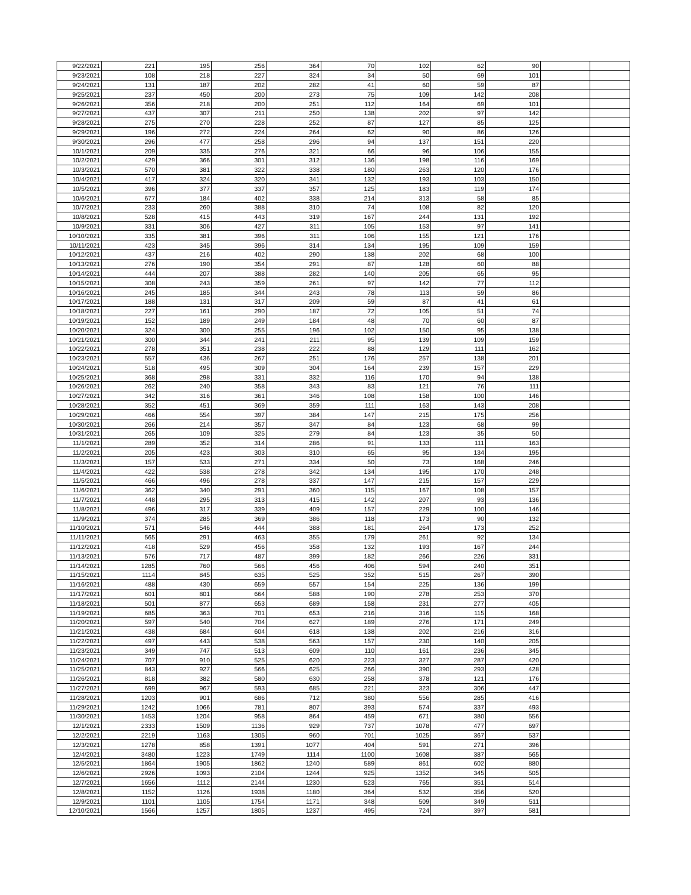| 9/22/2021 | 221 | 195 | 256 | 364 | 70 | 102 | 62 | 90 | | |
| 9/23/2021 | 108 | 218 | 227 | 324 | 34 | 50 | 69 | 101 | | |
| 9/24/2021 | 131 | 187 | 202 | 282 | 41 | 60 | 59 | 87 | | |
| 9/25/2021 | 237 | 450 | 200 | 273 | 75 | 109 | 142 | 208 | | |
| 9/26/2021 | 356 | 218 | 200 | 251 | 112 | 164 | 69 | 101 | | |
| 9/27/2021 | 437 | 307 | 211 | 250 | 138 | 202 | 97 | 142 | | |
| 9/28/2021 | 275 | 270 | 228 | 252 | 87 | 127 | 85 | 125 | | |
| 9/29/2021 | 196 | 272 | 224 | 264 | 62 | 90 | 86 | 126 | | |
| 9/30/2021 | 296 | 477 | 258 | 296 | 94 | 137 | 151 | 220 | | |
| 10/1/2021 | 209 | 335 | 276 | 321 | 66 | 96 | 106 | 155 | | |
| 10/2/2021 | 429 | 366 | 301 | 312 | 136 | 198 | 116 | 169 | | |
| 10/3/2021 | 570 | 381 | 322 | 338 | 180 | 263 | 120 | 176 | | |
| 10/4/2021 | 417 | 324 | 320 | 341 | 132 | 193 | 103 | 150 | | |
| 10/5/2021 | 396 | 377 | 337 | 357 | 125 | 183 | 119 | 174 | | |
| 10/6/2021 | 677 | 184 | 402 | 338 | 214 | 313 | 58 | 85 | | |
| 10/7/2021 | 233 | 260 | 388 | 310 | 74 | 108 | 82 | 120 | | |
| 10/8/2021 | 528 | 415 | 443 | 319 | 167 | 244 | 131 | 192 | | |
| 10/9/2021 | 331 | 306 | 427 | 311 | 105 | 153 | 97 | 141 | | |
| 10/10/2021 | 335 | 381 | 396 | 311 | 106 | 155 | 121 | 176 | | |
| 10/11/2021 | 423 | 345 | 396 | 314 | 134 | 195 | 109 | 159 | | |
| 10/12/2021 | 437 | 216 | 402 | 290 | 138 | 202 | 68 | 100 | | |
| 10/13/2021 | 276 | 190 | 354 | 291 | 87 | 128 | 60 | 88 | | |
| 10/14/2021 | 444 | 207 | 388 | 282 | 140 | 205 | 65 | 95 | | |
| 10/15/2021 | 308 | 243 | 359 | 261 | 97 | 142 | 77 | 112 | | |
| 10/16/2021 | 245 | 185 | 344 | 243 | 78 | 113 | 59 | 86 | | |
| 10/17/2021 | 188 | 131 | 317 | 209 | 59 | 87 | 41 | 61 | | |
| 10/18/2021 | 227 | 161 | 290 | 187 | 72 | 105 | 51 | 74 | | |
| 10/19/2021 | 152 | 189 | 249 | 184 | 48 | 70 | 60 | 87 | | |
| 10/20/2021 | 324 | 300 | 255 | 196 | 102 | 150 | 95 | 138 | | |
| 10/21/2021 | 300 | 344 | 241 | 211 | 95 | 139 | 109 | 159 | | |
| 10/22/2021 | 278 | 351 | 238 | 222 | 88 | 129 | 111 | 162 | | |
| 10/23/2021 | 557 | 436 | 267 | 251 | 176 | 257 | 138 | 201 | | |
| 10/24/2021 | 518 | 495 | 309 | 304 | 164 | 239 | 157 | 229 | | |
| 10/25/2021 | 368 | 298 | 331 | 332 | 116 | 170 | 94 | 138 | | |
| 10/26/2021 | 262 | 240 | 358 | 343 | 83 | 121 | 76 | 111 | | |
| 10/27/2021 | 342 | 316 | 361 | 346 | 108 | 158 | 100 | 146 | | |
| 10/28/2021 | 352 | 451 | 369 | 359 | 111 | 163 | 143 | 208 | | |
| 10/29/2021 | 466 | 554 | 397 | 384 | 147 | 215 | 175 | 256 | | |
| 10/30/2021 | 266 | 214 | 357 | 347 | 84 | 123 | 68 | 99 | | |
| 10/31/2021 | 265 | 109 | 325 | 279 | 84 | 123 | 35 | 50 | | |
| 11/1/2021 | 289 | 352 | 314 | 286 | 91 | 133 | 111 | 163 | | |
| 11/2/2021 | 205 | 423 | 303 | 310 | 65 | 95 | 134 | 195 | | |
| 11/3/2021 | 157 | 533 | 271 | 334 | 50 | 73 | 168 | 246 | | |
| 11/4/2021 | 422 | 538 | 278 | 342 | 134 | 195 | 170 | 248 | | |
| 11/5/2021 | 466 | 496 | 278 | 337 | 147 | 215 | 157 | 229 | | |
| 11/6/2021 | 362 | 340 | 291 | 360 | 115 | 167 | 108 | 157 | | |
| 11/7/2021 | 448 | 295 | 313 | 415 | 142 | 207 | 93 | 136 | | |
| 11/8/2021 | 496 | 317 | 339 | 409 | 157 | 229 | 100 | 146 | | |
| 11/9/2021 | 374 | 285 | 369 | 386 | 118 | 173 | 90 | 132 | | |
| 11/10/2021 | 571 | 546 | 444 | 388 | 181 | 264 | 173 | 252 | | |
| 11/11/2021 | 565 | 291 | 463 | 355 | 179 | 261 | 92 | 134 | | |
| 11/12/2021 | 418 | 529 | 456 | 358 | 132 | 193 | 167 | 244 | | |
| 11/13/2021 | 576 | 717 | 487 | 399 | 182 | 266 | 226 | 331 | | |
| 11/14/2021 | 1285 | 760 | 566 | 456 | 406 | 594 | 240 | 351 | | |
| 11/15/2021 | 1114 | 845 | 635 | 525 | 352 | 515 | 267 | 390 | | |
| 11/16/2021 | 488 | 430 | 659 | 557 | 154 | 225 | 136 | 199 | | |
| 11/17/2021 | 601 | 801 | 664 | 588 | 190 | 278 | 253 | 370 | | |
| 11/18/2021 | 501 | 877 | 653 | 689 | 158 | 231 | 277 | 405 | | |
| 11/19/2021 | 685 | 363 | 701 | 653 | 216 | 316 | 115 | 168 | | |
| 11/20/2021 | 597 | 540 | 704 | 627 | 189 | 276 | 171 | 249 | | |
| 11/21/2021 | 438 | 684 | 604 | 618 | 138 | 202 | 216 | 316 | | |
| 11/22/2021 | 497 | 443 | 538 | 563 | 157 | 230 | 140 | 205 | | |
| 11/23/2021 | 349 | 747 | 513 | 609 | 110 | 161 | 236 | 345 | | |
| 11/24/2021 | 707 | 910 | 525 | 620 | 223 | 327 | 287 | 420 | | |
| 11/25/2021 | 843 | 927 | 566 | 625 | 266 | 390 | 293 | 428 | | |
| 11/26/2021 | 818 | 382 | 580 | 630 | 258 | 378 | 121 | 176 | | |
| 11/27/2021 | 699 | 967 | 593 | 685 | 221 | 323 | 306 | 447 | | |
| 11/28/2021 | 1203 | 901 | 686 | 712 | 380 | 556 | 285 | 416 | | |
| 11/29/2021 | 1242 | 1066 | 781 | 807 | 393 | 574 | 337 | 493 | | |
| 11/30/2021 | 1453 | 1204 | 958 | 864 | 459 | 671 | 380 | 556 | | |
| 12/1/2021 | 2333 | 1509 | 1136 | 929 | 737 | 1078 | 477 | 697 | | |
| 12/2/2021 | 2219 | 1163 | 1305 | 960 | 701 | 1025 | 367 | 537 | | |
| 12/3/2021 | 1278 | 858 | 1391 | 1077 | 404 | 591 | 271 | 396 | | |
| 12/4/2021 | 3480 | 1223 | 1749 | 1114 | 1100 | 1608 | 387 | 565 | | |
| 12/5/2021 | 1864 | 1905 | 1862 | 1240 | 589 | 861 | 602 | 880 | | |
| 12/6/2021 | 2926 | 1093 | 2104 | 1244 | 925 | 1352 | 345 | 505 | | |
| 12/7/2021 | 1656 | 1112 | 2144 | 1230 | 523 | 765 | 351 | 514 | | |
| 12/8/2021 | 1152 | 1126 | 1938 | 1180 | 364 | 532 | 356 | 520 | | |
| 12/9/2021 | 1101 | 1105 | 1754 | 1171 | 348 | 509 | 349 | 511 | | |
| 12/10/2021 | 1566 | 1257 | 1805 | 1237 | 495 | 724 | 397 | 581 | | |